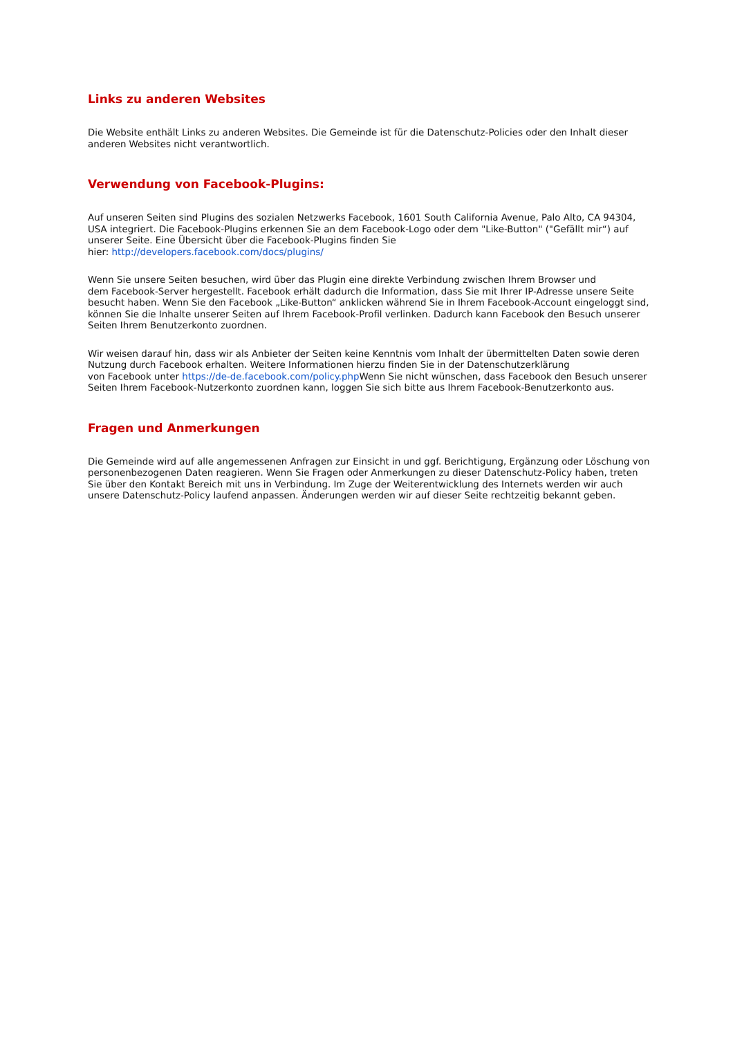Links zu anderen Websites
Die Website enthält Links zu anderen Websites. Die Gemeinde ist für die Datenschutz-Policies oder den Inhalt dieser anderen Websites nicht verantwortlich.
Verwendung von Facebook-Plugins:
Auf unseren Seiten sind Plugins des sozialen Netzwerks Facebook, 1601 South California Avenue, Palo Alto, CA 94304, USA integriert. Die Facebook-Plugins erkennen Sie an dem Facebook-Logo oder dem "Like-Button" ("Gefällt mir“) auf unserer Seite. Eine Übersicht über die Facebook-Plugins finden Sie
hier: http://developers.facebook.com/docs/plugins/
Wenn Sie unsere Seiten besuchen, wird über das Plugin eine direkte Verbindung zwischen Ihrem Browser und
dem Facebook-Server hergestellt. Facebook erhält dadurch die Information, dass Sie mit Ihrer IP-Adresse unsere Seite besucht haben. Wenn Sie den Facebook „Like-Button“ anklicken während Sie in Ihrem Facebook-Account eingeloggt sind, können Sie die Inhalte unserer Seiten auf Ihrem Facebook-Profil verlinken. Dadurch kann Facebook den Besuch unserer Seiten Ihrem Benutzerkonto zuordnen.
Wir weisen darauf hin, dass wir als Anbieter der Seiten keine Kenntnis vom Inhalt der übermittelten Daten sowie deren Nutzung durch Facebook erhalten. Weitere Informationen hierzu finden Sie in der Datenschutzerklärung
von Facebook unter https://de-de.facebook.com/policy.php Wenn Sie nicht wünschen, dass Facebook den Besuch unserer Seiten Ihrem Facebook-Nutzerkonto zuordnen kann, loggen Sie sich bitte aus Ihrem Facebook-Benutzerkonto aus.
Fragen und Anmerkungen
Die Gemeinde wird auf alle angemessenen Anfragen zur Einsicht in und ggf. Berichtigung, Ergänzung oder Löschung von personenbezogenen Daten reagieren. Wenn Sie Fragen oder Anmerkungen zu dieser Datenschutz-Policy haben, treten Sie über den Kontakt Bereich mit uns in Verbindung. Im Zuge der Weiterentwicklung des Internets werden wir auch unsere Datenschutz-Policy laufend anpassen. Änderungen werden wir auf dieser Seite rechtzeitig bekannt geben.